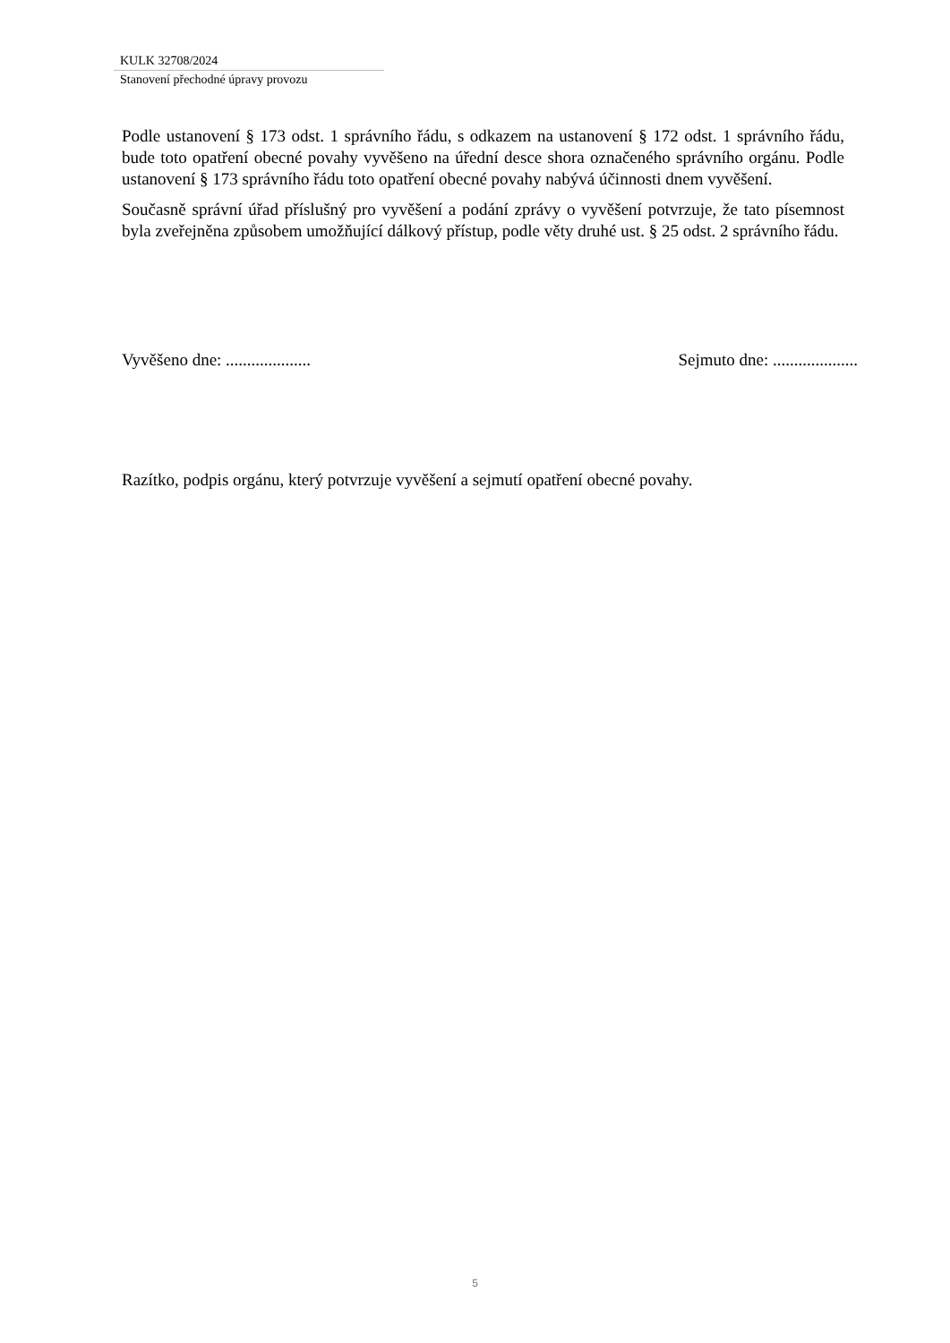KULK 32708/2024
Stanovení přechodné úpravy provozu
Podle ustanovení § 173 odst. 1 správního řádu, s odkazem na ustanovení § 172 odst. 1 správního řádu, bude toto opatření obecné povahy vyvěšeno na úřední desce shora označeného správního orgánu. Podle ustanovení § 173 správního řádu toto opatření obecné povahy nabývá účinnosti dnem vyvěšení.
Současně správní úřad příslušný pro vyvěšení a podání zprávy o vyvěšení potvrzuje, že tato písemnost byla zveřejněna způsobem umožňující dálkový přístup, podle věty druhé ust. § 25 odst. 2 správního řádu.
Vyvěšeno dne: .................... Sejmuto dne: ....................
Razítko, podpis orgánu, který potvrzuje vyvěšení a sejmutí opatření obecné povahy.
5